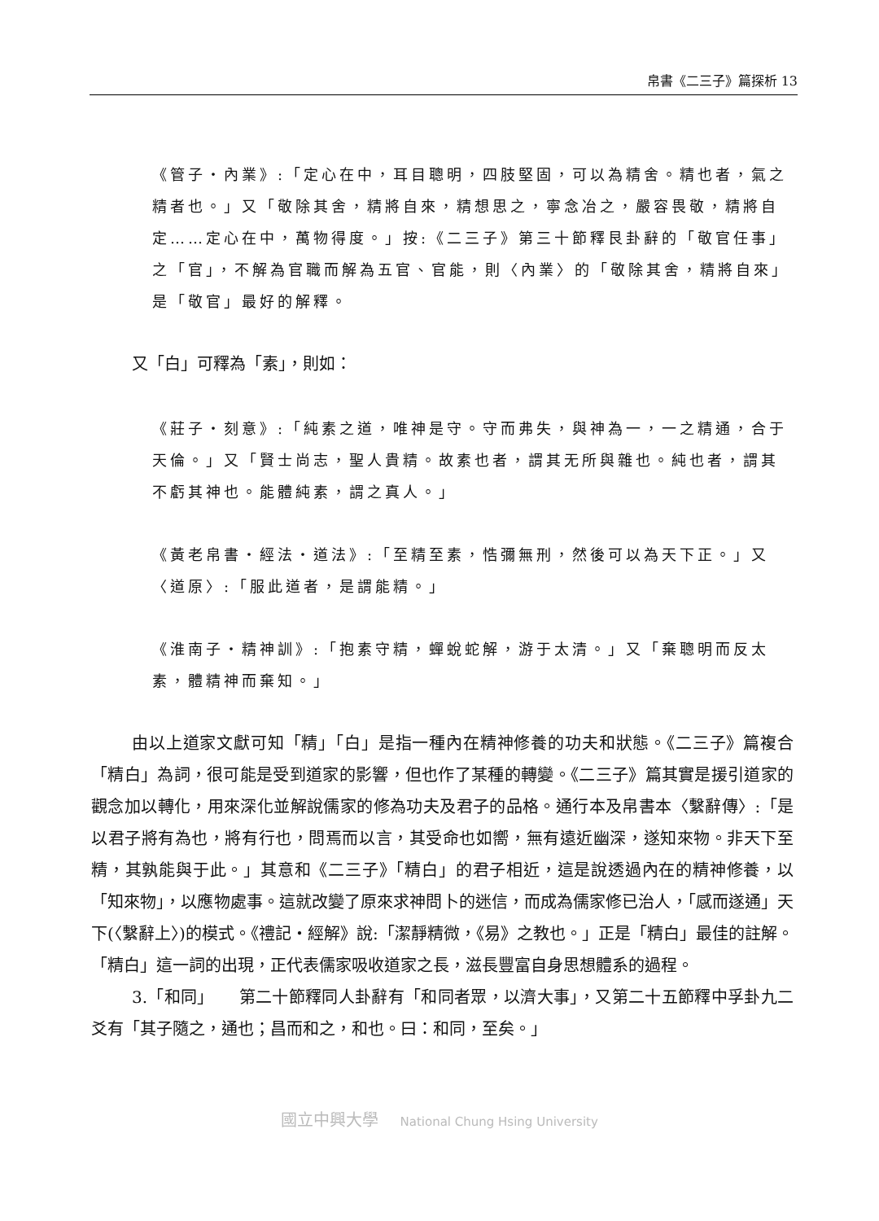帛書《二三子》篇探析 13
《管子・內業》:「定心在中，耳目聰明，四肢堅固，可以為精舍。精也者，氣之精者也。」又「敬除其舍，精將自來，精想思之，寧念冶之，嚴容畏敬，精將自定……定心在中，萬物得度。」按:《二三子》第三十節釋艮卦辭的「敬官任事」之「官」，不解為官職而解為五官、官能，則〈內業〉的「敬除其舍，精將自來」是「敬官」最好的解釋。
又「白」可釋為「素」，則如：
《莊子・刻意》:「純素之道，唯神是守。守而弗失，與神為一，一之精通，合于天倫。」又「賢士尚志，聖人貴精。故素也者，謂其无所與雜也。純也者，謂其不虧其神也。能體純素，謂之真人。」
《黃老帛書・經法・道法》:「至精至素，悎彌無刑，然後可以為天下正。」又〈道原〉:「服此道者，是謂能精。」
《淮南子・精神訓》:「抱素守精，蟬蛻蛇解，游于太清。」又「棄聰明而反太素，體精神而棄知。」
由以上道家文獻可知「精」「白」是指一種內在精神修養的功夫和狀態。《二三子》篇複合「精白」為詞，很可能是受到道家的影響，但也作了某種的轉變。《二三子》篇其實是援引道家的觀念加以轉化，用來深化並解說儒家的修為功夫及君子的品格。通行本及帛書本〈繫辭傳〉:「是以君子將有為也，將有行也，問焉而以言，其受命也如嚮，無有遠近幽深，遂知來物。非天下至精，其孰能與于此。」其意和《二三子》「精白」的君子相近，這是說透過內在的精神修養，以「知來物」，以應物處事。這就改變了原來求神問卜的迷信，而成為儒家修已治人，「感而遂通」天下(〈繫辭上〉)的模式。《禮記・經解》說:「潔靜精微，《易》之教也。」正是「精白」最佳的註解。「精白」這一詞的出現，正代表儒家吸收道家之長，滋長豐富自身思想體系的過程。
3.「和同」　　第二十節釋同人卦辭有「和同者眾，以濟大事」，又第二十五節釋中孚卦九二爻有「其子隨之，通也；昌而和之，和也。曰：和同，至矣。」
國立中興大學 National Chung Hsing University